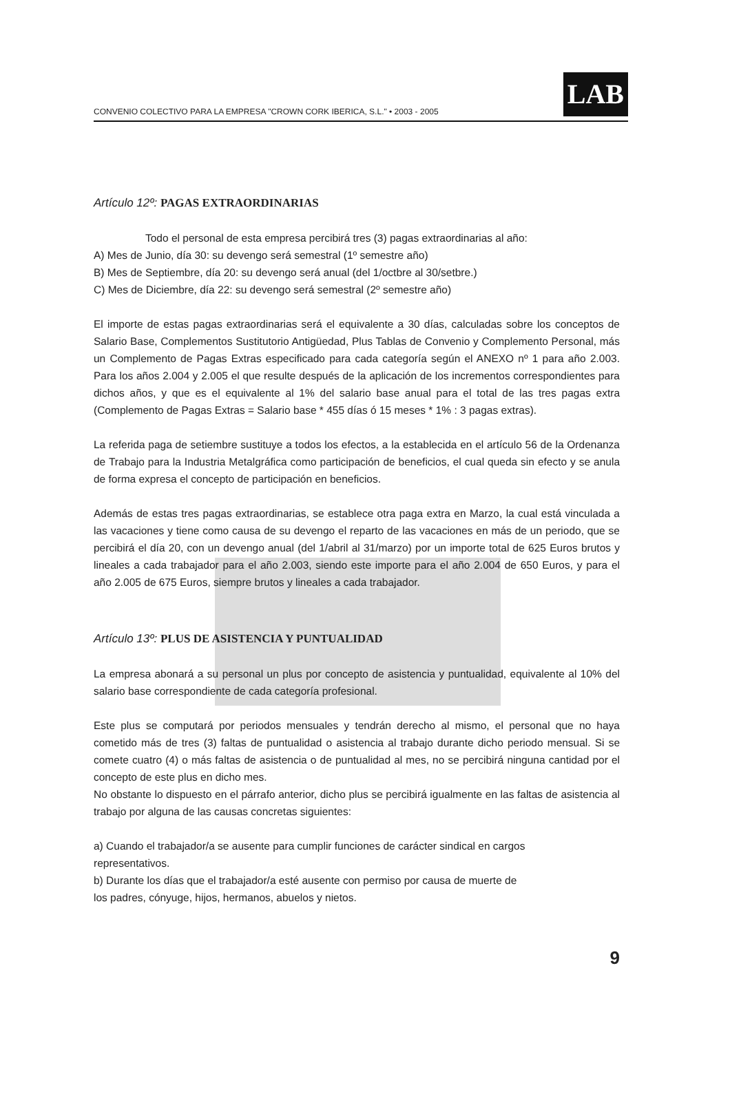CONVENIO COLECTIVO PARA LA EMPRESA "CROWN CORK IBERICA, S.L." • 2003 - 2005
LAB
Artículo 12º: PAGAS EXTRAORDINARIAS
Todo el personal de esta empresa percibirá tres (3) pagas extraordinarias al año:
A) Mes de Junio, día 30: su devengo será semestral (1º semestre año)
B) Mes de Septiembre, día 20: su devengo será anual (del 1/octbre al 30/setbre.)
C) Mes de Diciembre, día 22: su devengo será semestral (2º semestre año)
El importe de estas pagas extraordinarias será el equivalente a 30 días, calculadas sobre los conceptos de Salario Base, Complementos Sustitutorio Antigüedad, Plus Tablas de Convenio y Complemento Personal, más un Complemento de Pagas Extras especificado para cada categoría según el ANEXO nº 1 para año 2.003. Para los años 2.004 y 2.005 el que resulte después de la aplicación de los incrementos correspondientes para dichos años, y que es el equivalente al 1% del salario base anual para el total de las tres pagas extra (Complemento de Pagas Extras = Salario base * 455 días ó 15 meses * 1% : 3 pagas extras).
La referida paga de setiembre sustituye a todos los efectos, a la establecida en el artículo 56 de la Ordenanza de Trabajo para la Industria Metalgráfica como participación de beneficios, el cual queda sin efecto y se anula de forma expresa el concepto de participación en beneficios.
Además de estas tres pagas extraordinarias, se establece otra paga extra en Marzo, la cual está vinculada a las vacaciones y tiene como causa de su devengo el reparto de las vacaciones en más de un periodo, que se percibirá el día 20, con un devengo anual (del 1/abril al 31/marzo) por un importe total de 625 Euros brutos y lineales a cada trabajador para el año 2.003, siendo este importe para el año 2.004 de 650 Euros, y para el año 2.005 de 675 Euros, siempre brutos y lineales a cada trabajador.
Artículo 13º: PLUS DE ASISTENCIA Y PUNTUALIDAD
La empresa abonará a su personal un plus por concepto de asistencia y puntualidad, equivalente al 10% del salario base correspondiente de cada categoría profesional.
Este plus se computará por periodos mensuales y tendrán derecho al mismo, el personal que no haya cometido más de tres (3) faltas de puntualidad o asistencia al trabajo durante dicho periodo mensual. Si se comete cuatro (4) o más faltas de asistencia o de puntualidad al mes, no se percibirá ninguna cantidad por el concepto de este plus en dicho mes.
No obstante lo dispuesto en el párrafo anterior, dicho plus se percibirá igualmente en las faltas de asistencia al trabajo por alguna de las causas concretas siguientes:
a) Cuando el trabajador/a se ausente para cumplir funciones de carácter sindical en cargos
representativos.
b) Durante los días que el trabajador/a esté ausente con permiso por causa de muerte de
los padres, cónyuge, hijos, hermanos, abuelos y nietos.
9